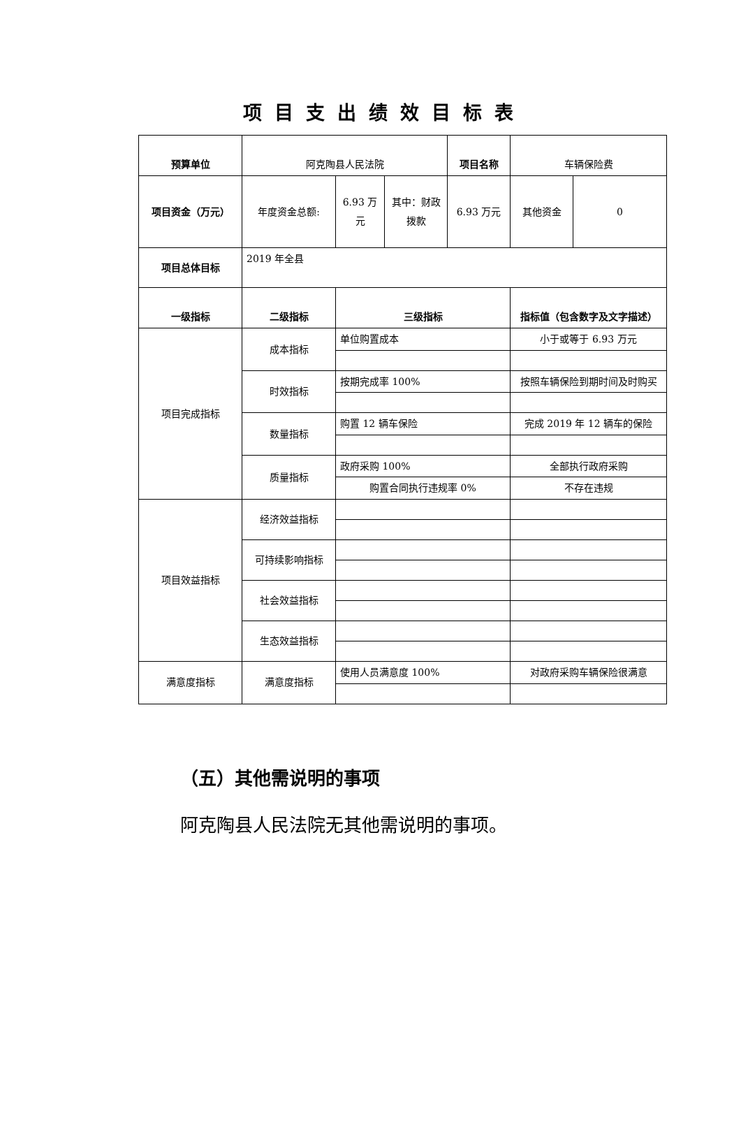项目支出绩效目标表
| 预算单位 | 阿克陶县人民法院 | | | 项目名称 | 车辆保险费 | |
| 项目资金（万元） | 年度资金总额: | 6.93 万元 | 其中：财政拨款 | 6.93 万元 | 其他资金 | 0 |
| 项目总体目标 | 2019 年全县 | | | | | |
| 一级指标 | 二级指标 | 三级指标 | | | 指标值（包含数字及文字描述） | |
| 项目完成指标 | 成本指标 | 单位购置成本 | | | 小于或等于 6.93 万元 | |
| | 时效指标 | 按期完成率 100% | | | 按照车辆保险到期时间及时购买 | |
| | 数量指标 | 购置 12 辆车保险 | | | 完成 2019 年 12 辆车的保险 | |
| | 质量指标 | 政府采购 100% | | | 全部执行政府采购 | |
| | | 购置合同执行违规率 0% | | | 不存在违规 | |
| 项目效益指标 | 经济效益指标 | | | | | |
| | 可持续影响指标 | | | | | |
| | 社会效益指标 | | | | | |
| | 生态效益指标 | | | | | |
| 满意度指标 | 满意度指标 | 使用人员满意度 100% | | | 对政府采购车辆保险很满意 | |
（五）其他需说明的事项
阿克陶县人民法院无其他需说明的事项。